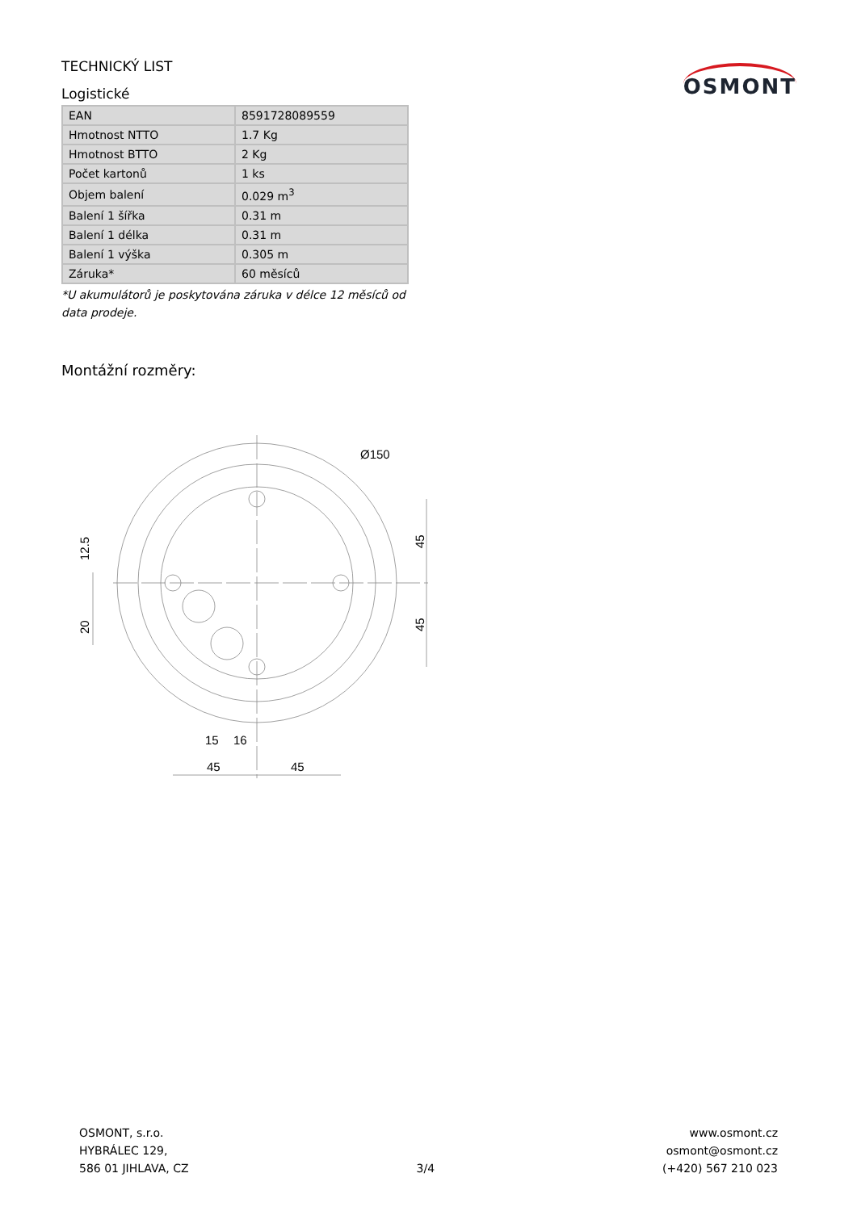TECHNICKÝ LIST
Logistické
OSMONT
| EAN | 8591728089559 |
| Hmotnost NTTO | 1.7 Kg |
| Hmotnost BTTO | 2 Kg |
| Počet kartonů | 1 ks |
| Objem balení | 0.029 m<sup>3</sup> |
| Balení 1 šířka | 0.31 m |
| Balení 1 délka | 0.31 m |
| Balení 1 výška | 0.305 m |
| Záruka* | 60 měsíců |
*U akumulátorů je poskytována záruka v délce 12 měsíců od data prodeje.
Montážní rozměry:
Ø150
12.5
20
45
45
15
16
45
45
OSMONT, s.r.o.
HYBRÁLEC 129,
586 01 JIHLAVA, CZ
3/4
www.osmont.cz
osmont@osmont.cz
(+420) 567 210 023